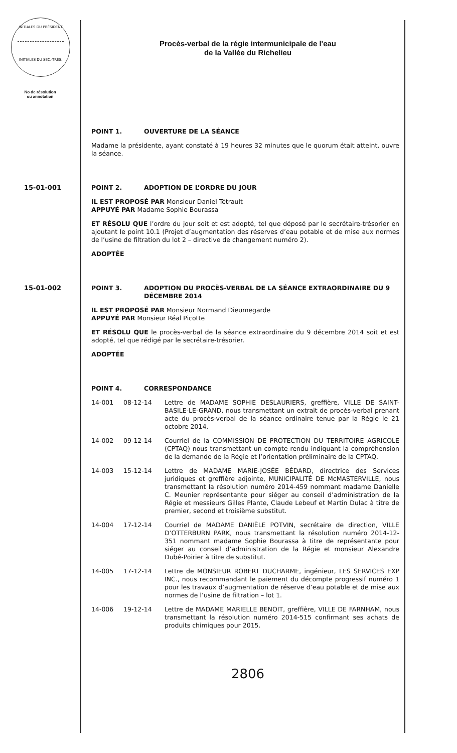INITIALES DU PRÉSIDENT
INITIALES DU SEC.-TRÉS.
No de résolution
ou annotation
Procès-verbal de la régie intermunicipale de l'eau
de la Vallée du Richelieu
POINT 1. OUVERTURE DE LA SÉANCE
Madame la présidente, ayant constaté à 19 heures 32 minutes que le quorum était atteint, ouvre la séance.
15-01-001
POINT 2. ADOPTION DE L’ORDRE DU JOUR
IL EST PROPOSÉ PAR Monsieur Daniel Tétrault
APPUYÉ PAR Madame Sophie Bourassa
ET RÉSOLU QUE l’ordre du jour soit et est adopté, tel que déposé par le secrétaire-trésorier en ajoutant le point 10.1 (Projet d’augmentation des réserves d’eau potable et de mise aux normes de l’usine de filtration du lot 2 – directive de changement numéro 2).
ADOPTÉE
15-01-002
POINT 3. ADOPTION DU PROCÈS-VERBAL DE LA SÉANCE EXTRAORDINAIRE DU 9 DÉCEMBRE 2014
IL EST PROPOSÉ PAR Monsieur Normand Dieumegarde
APPUYÉ PAR Monsieur Réal Picotte
ET RÉSOLU QUE le procès-verbal de la séance extraordinaire du 9 décembre 2014 soit et est adopté, tel que rédigé par le secrétaire-trésorier.
ADOPTÉE
POINT 4. CORRESPONDANCE
14-001 08-12-14 Lettre de MADAME SOPHIE DESLAURIERS, greffière, VILLE DE SAINT-BASILE-LE-GRAND, nous transmettant un extrait de procès-verbal prenant acte du procès-verbal de la séance ordinaire tenue par la Régie le 21 octobre 2014.
14-002 09-12-14 Courriel de la COMMISSION DE PROTECTION DU TERRITOIRE AGRICOLE (CPTAQ) nous transmettant un compte rendu indiquant la compréhension de la demande de la Régie et l’orientation préliminaire de la CPTAQ.
14-003 15-12-14 Lettre de MADAME MARIE-JOSÉE BÉDARD, directrice des Services juridiques et greffière adjointe, MUNICIPALITÉ DE McMASTERVILLE, nous transmettant la résolution numéro 2014-459 nommant madame Danielle C. Meunier représentante pour siéger au conseil d’administration de la Régie et messieurs Gilles Plante, Claude Lebeuf et Martin Dulac à titre de premier, second et troisième substitut.
14-004 17-12-14 Courriel de MADAME DANIÈLE POTVIN, secrétaire de direction, VILLE D’OTTERBURN PARK, nous transmettant la résolution numéro 2014-12-351 nommant madame Sophie Bourassa à titre de représentante pour siéger au conseil d’administration de la Régie et monsieur Alexandre Dubé-Poirier à titre de substitut.
14-005 17-12-14 Lettre de MONSIEUR ROBERT DUCHARME, ingénieur, LES SERVICES EXP INC., nous recommandant le paiement du décompte progressif numéro 1 pour les travaux d’augmentation de réserve d’eau potable et de mise aux normes de l’usine de filtration – lot 1.
14-006 19-12-14 Lettre de MADAME MARIELLE BENOIT, greffière, VILLE DE FARNHAM, nous transmettant la résolution numéro 2014-515 confirmant ses achats de produits chimiques pour 2015.
2806